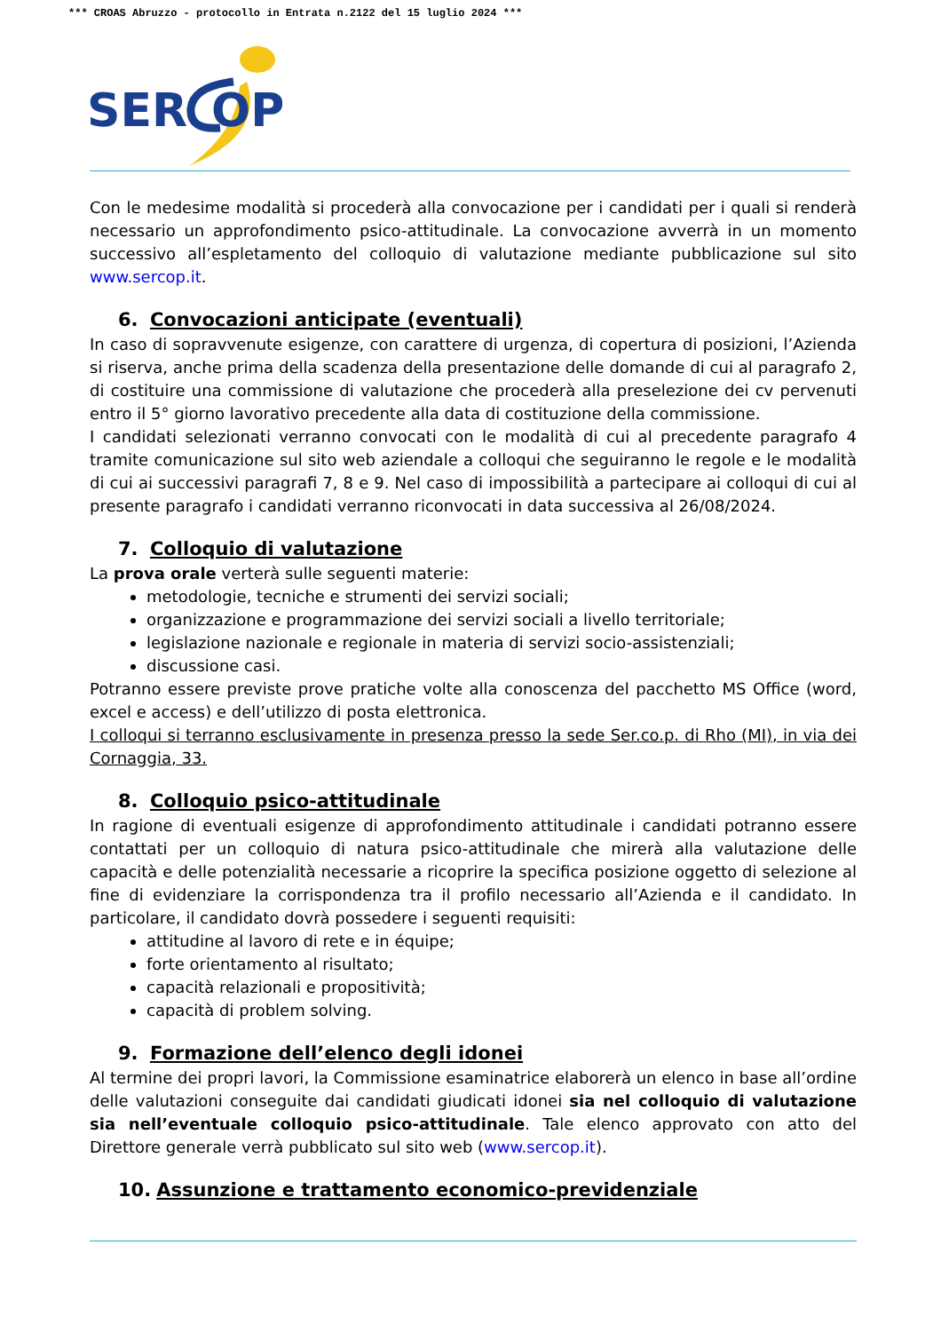*** CROAS Abruzzo - protocollo in Entrata n.2122 del 15 luglio 2024 ***
SER
OP
Con le medesime modalità si procederà alla convocazione per i candidati per i quali si renderà necessario un approfondimento psico-attitudinale. La convocazione avverrà in un momento successivo all’espletamento del colloquio di valutazione mediante pubblicazione sul sito www.sercop.it.
6. Convocazioni anticipate (eventuali)
In caso di sopravvenute esigenze, con carattere di urgenza, di copertura di posizioni, l’Azienda si riserva, anche prima della scadenza della presentazione delle domande di cui al paragrafo 2, di costituire una commissione di valutazione che procederà alla preselezione dei cv pervenuti entro il 5° giorno lavorativo precedente alla data di costituzione della commissione.
I candidati selezionati verranno convocati con le modalità di cui al precedente paragrafo 4 tramite comunicazione sul sito web aziendale a colloqui che seguiranno le regole e le modalità di cui ai successivi paragrafi 7, 8 e 9. Nel caso di impossibilità a partecipare ai colloqui di cui al presente paragrafo i candidati verranno riconvocati in data successiva al 26/08/2024.
7. Colloquio di valutazione
La prova orale verterà sulle seguenti materie:
metodologie, tecniche e strumenti dei servizi sociali;
organizzazione e programmazione dei servizi sociali a livello territoriale;
legislazione nazionale e regionale in materia di servizi socio-assistenziali;
discussione casi.
Potranno essere previste prove pratiche volte alla conoscenza del pacchetto MS Office (word, excel e access) e dell’utilizzo di posta elettronica.
I colloqui si terranno esclusivamente in presenza presso la sede Ser.co.p. di Rho (MI), in via dei Cornaggia, 33.
8. Colloquio psico-attitudinale
In ragione di eventuali esigenze di approfondimento attitudinale i candidati potranno essere contattati per un colloquio di natura psico-attitudinale che mirerà alla valutazione delle capacità e delle potenzialità necessarie a ricoprire la specifica posizione oggetto di selezione al fine di evidenziare la corrispondenza tra il profilo necessario all’Azienda e il candidato. In particolare, il candidato dovrà possedere i seguenti requisiti:
attitudine al lavoro di rete e in équipe;
forte orientamento al risultato;
capacità relazionali e propositività;
capacità di problem solving.
9. Formazione dell’elenco degli idonei
Al termine dei propri lavori, la Commissione esaminatrice elaborerà un elenco in base all’ordine delle valutazioni conseguite dai candidati giudicati idonei sia nel colloquio di valutazione sia nell’eventuale colloquio psico-attitudinale. Tale elenco approvato con atto del Direttore generale verrà pubblicato sul sito web (www.sercop.it).
10. Assunzione e trattamento economico-previdenziale